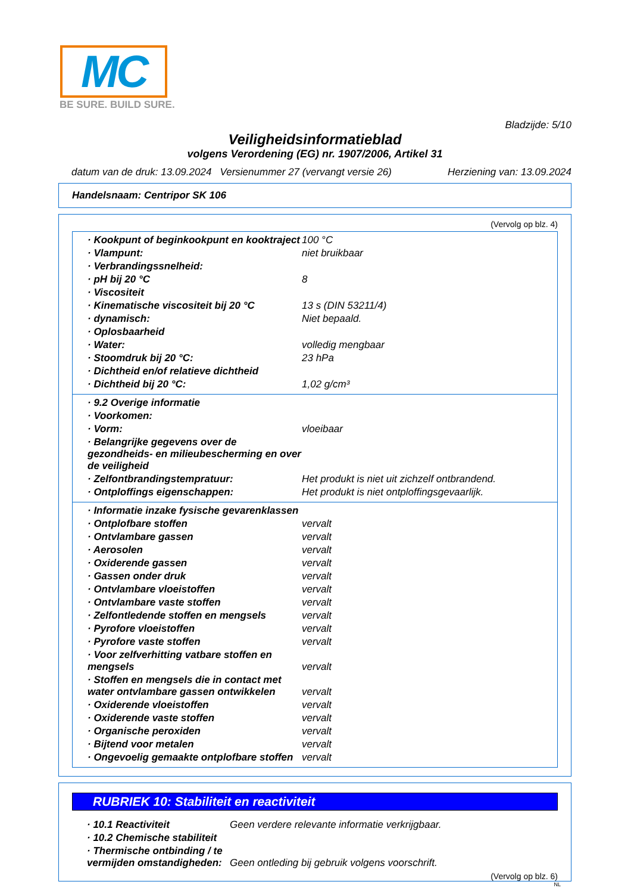MC
BE SURE. BUILD SURE.
Bladzijde: 5/10
Veiligheidsinformatieblad
volgens Verordening (EG) nr. 1907/2006, Artikel 31
datum van de druk: 13.09.2024 Versienummer 27 (vervangt versie 26) Herziening van: 13.09.2024
Handelsnaam: Centripor SK 106
(Vervolg op blz. 4)
| · Kookpunt of beginkookpunt en kooktraject | 100 °C |
| · Vlampunt: | niet bruikbaar |
| · Verbrandingssnelheid: | |
| · pH bij 20 °C | 8 |
| · Viscositeit | |
| · Kinematische viscositeit bij 20 °C | 13 s (DIN 53211/4) |
| · dynamisch: | Niet bepaald. |
| · Oplosbaarheid | |
| · Water: | volledig mengbaar |
| · Stoomdruk bij 20 °C: | 23 hPa |
| · Dichtheid en/of relatieve dichtheid | |
| · Dichtheid bij 20 °C: | 1,02 g/cm³ |
| · 9.2 Overige informatie | |
| · Voorkomen: | |
| · Vorm: | vloeibaar |
| · Belangrijke gegevens over de gezondheids- en milieubescherming en over de veiligheid | |
| · Zelfontbrandingstempratuur: | Het produkt is niet uit zichzelf ontbrandend. |
| · Ontploffings eigenschappen: | Het produkt is niet ontploffingsgevaarlijk. |
| · Informatie inzake fysische gevarenklassen | |
| · Ontplofbare stoffen | vervalt |
| · Ontvlambare gassen | vervalt |
| · Aerosolen | vervalt |
| · Oxiderende gassen | vervalt |
| · Gassen onder druk | vervalt |
| · Ontvlambare vloeistoffen | vervalt |
| · Ontvlambare vaste stoffen | vervalt |
| · Zelfontledende stoffen en mengsels | vervalt |
| · Pyrofore vloeistoffen | vervalt |
| · Pyrofore vaste stoffen | vervalt |
| · Voor zelfverhitting vatbare stoffen en mengsels | vervalt |
| · Stoffen en mengsels die in contact met water ontvlambare gassen ontwikkelen | vervalt |
| · Oxiderende vloeistoffen | vervalt |
| · Oxiderende vaste stoffen | vervalt |
| · Organische peroxiden | vervalt |
| · Bijtend voor metalen | vervalt |
| · Ongevoelig gemaakte ontplofbare stoffen | vervalt |
RUBRIEK 10: Stabiliteit en reactiviteit
| · 10.1 Reactiviteit | Geen verdere relevante informatie verkrijgbaar. |
| · 10.2 Chemische stabiliteit | |
| · Thermische ontbinding / te vermijden omstandigheden: | Geen ontleding bij gebruik volgens voorschrift. |
(Vervolg op blz. 6)
NL